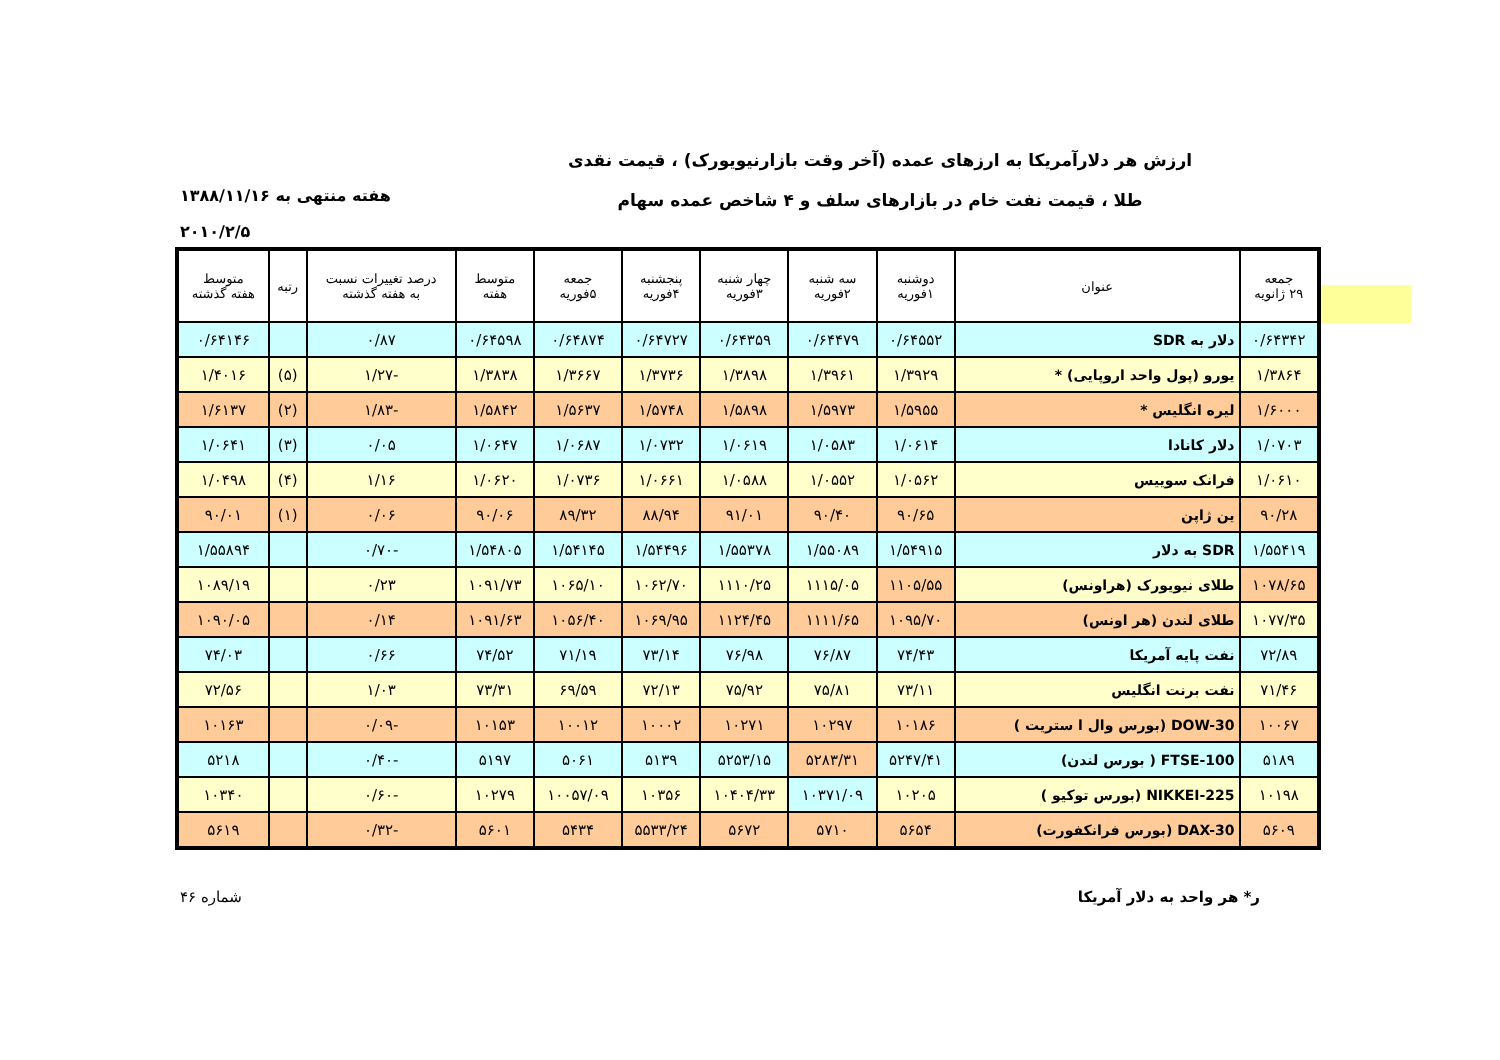ارزش هر دلارآمریکا به ارزهای عمده (آخر وقت بازارنیویورک) ، قیمت نقدی
طلا ، قیمت نفت خام در بازارهای سلف و ۴ شاخص عمده سهام
هفته منتهی به ۱۳۸۸/۱۱/۱۶
۲۰۱۰/۲/۵
| جمعه ۲۹ ژانویه | عنوان | دوشنبه ۱فوریه | سه شنبه ۲فوریه | چهار شنبه ۳فوریه | پنجشنبه ۴فوریه | جمعه ۵فوریه | متوسط هفته | درصد تغییرات نسبت به هفته گذشته | رتبه | متوسط هفته گذشته |
| --- | --- | --- | --- | --- | --- | --- | --- | --- | --- | --- |
| ۰/۶۴۳۴۲ | دلار به SDR | ۰/۶۴۵۵۲ | ۰/۶۴۴۷۹ | ۰/۶۴۳۵۹ | ۰/۶۴۷۲۷ | ۰/۶۴۸۷۴ | ۰/۶۴۵۹۸ | ۰/۸۷ | | ۰/۶۴۱۴۶ |
| ۱/۳۸۶۴ | یورو (پول واحد اروپایی) * | ۱/۳۹۲۹ | ۱/۳۹۶۱ | ۱/۳۸۹۸ | ۱/۳۷۳۶ | ۱/۳۶۶۷ | ۱/۳۸۳۸ | -۱/۲۷ | (۵) | ۱/۴۰۱۶ |
| ۱/۶۰۰۰ | لیره انگلیس * | ۱/۵۹۵۵ | ۱/۵۹۷۳ | ۱/۵۸۹۸ | ۱/۵۷۴۸ | ۱/۵۶۳۷ | ۱/۵۸۴۲ | -۱/۸۳ | (۲) | ۱/۶۱۳۷ |
| ۱/۰۷۰۳ | دلار کانادا | ۱/۰۶۱۴ | ۱/۰۵۸۳ | ۱/۰۶۱۹ | ۱/۰۷۳۲ | ۱/۰۶۸۷ | ۱/۰۶۴۷ | ۰/۰۵ | (۳) | ۱/۰۶۴۱ |
| ۱/۰۶۱۰ | فرانک سوییس | ۱/۰۵۶۲ | ۱/۰۵۵۲ | ۱/۰۵۸۸ | ۱/۰۶۶۱ | ۱/۰۷۳۶ | ۱/۰۶۲۰ | ۱/۱۶ | (۴) | ۱/۰۴۹۸ |
| ۹۰/۲۸ | ین ژاپن | ۹۰/۶۵ | ۹۰/۴۰ | ۹۱/۰۱ | ۸۸/۹۴ | ۸۹/۳۲ | ۹۰/۰۶ | ۰/۰۶ | (۱) | ۹۰/۰۱ |
| ۱/۵۵۴۱۹ | SDR به دلار | ۱/۵۴۹۱۵ | ۱/۵۵۰۸۹ | ۱/۵۵۳۷۸ | ۱/۵۴۴۹۶ | ۱/۵۴۱۴۵ | ۱/۵۴۸۰۵ | -۰/۷۰ | | ۱/۵۵۸۹۴ |
| ۱۰۷۸/۶۵ | طلای نیویورک (هراونس) | ۱۱۰۵/۵۵ | ۱۱۱۵/۰۵ | ۱۱۱۰/۲۵ | ۱۰۶۲/۷۰ | ۱۰۶۵/۱۰ | ۱۰۹۱/۷۳ | ۰/۲۳ | | ۱۰۸۹/۱۹ |
| ۱۰۷۷/۳۵ | طلای لندن (هر اونس) | ۱۰۹۵/۷۰ | ۱۱۱۱/۶۵ | ۱۱۲۴/۴۵ | ۱۰۶۹/۹۵ | ۱۰۵۶/۴۰ | ۱۰۹۱/۶۳ | ۰/۱۴ | | ۱۰۹۰/۰۵ |
| ۷۲/۸۹ | نفت پایه آمریکا | ۷۴/۴۳ | ۷۶/۸۷ | ۷۶/۹۸ | ۷۳/۱۴ | ۷۱/۱۹ | ۷۴/۵۲ | ۰/۶۶ | | ۷۴/۰۳ |
| ۷۱/۴۶ | نفت برنت انگلیس | ۷۳/۱۱ | ۷۵/۸۱ | ۷۵/۹۲ | ۷۲/۱۳ | ۶۹/۵۹ | ۷۳/۳۱ | ۱/۰۳ | | ۷۲/۵۶ |
| ۱۰۰۶۷ | DOW-30 (بورس وال ا ستریت ) | ۱۰۱۸۶ | ۱۰۲۹۷ | ۱۰۲۷۱ | ۱۰۰۰۲ | ۱۰۰۱۲ | ۱۰۱۵۳ | -۰/۰۹ | | ۱۰۱۶۳ |
| ۵۱۸۹ | FTSE-100 ( بورس لندن) | ۵۲۴۷/۴۱ | ۵۲۸۳/۳۱ | ۵۲۵۳/۱۵ | ۵۱۳۹ | ۵۰۶۱ | ۵۱۹۷ | -۰/۴۰ | | ۵۲۱۸ |
| ۱۰۱۹۸ | NIKKEI-225 (بورس توکیو ) | ۱۰۲۰۵ | ۱۰۳۷۱/۰۹ | ۱۰۴۰۴/۳۳ | ۱۰۳۵۶ | ۱۰۰۵۷/۰۹ | ۱۰۲۷۹ | -۰/۶۰ | | ۱۰۳۴۰ |
| ۵۶۰۹ | DAX-30 (بورس فرانکفورت) | ۵۶۵۴ | ۵۷۱۰ | ۵۶۷۲ | ۵۵۳۳/۲۴ | ۵۴۳۴ | ۵۶۰۱ | -۰/۳۲ | | ۵۶۱۹ |
ر* هر واحد به دلار آمریکا شماره ۴۶